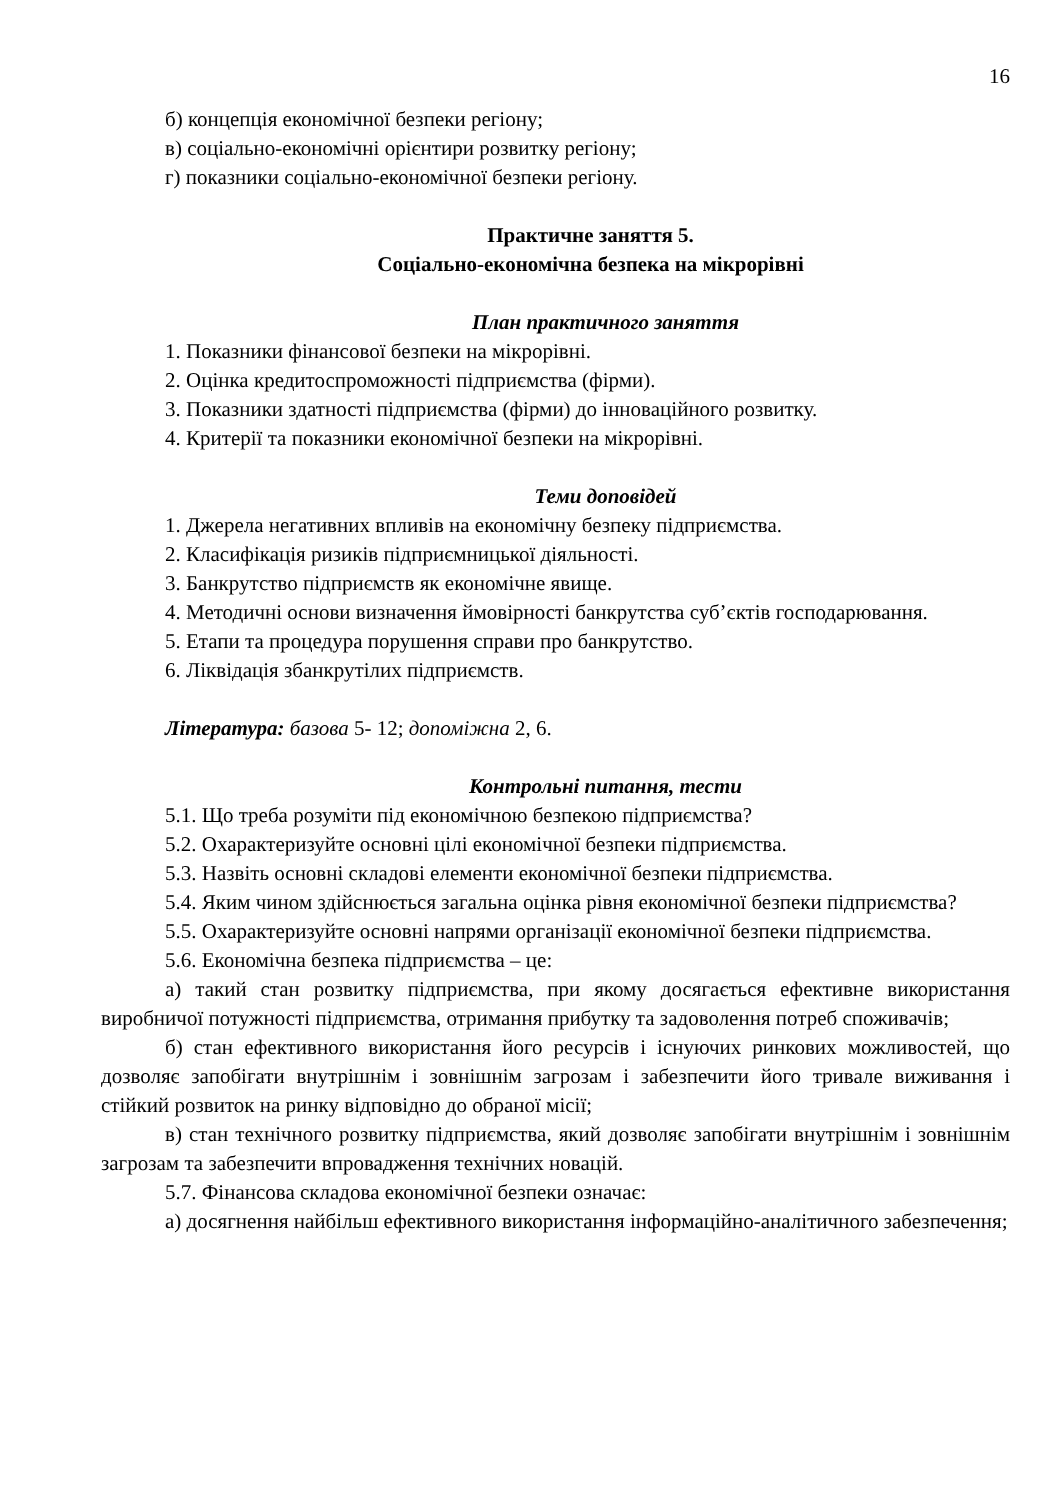16
б) концепція економічної безпеки регіону;
в) соціально-економічні орієнтири розвитку регіону;
г) показники соціально-економічної безпеки регіону.
Практичне заняття 5.
Соціально-економічна безпека на мікрорівні
План практичного заняття
1. Показники фінансової безпеки на мікрорівні.
2. Оцінка кредитоспроможності підприємства (фірми).
3. Показники здатності підприємства (фірми) до інноваційного розвитку.
4. Критерії та показники економічної безпеки на мікрорівні.
Теми доповідей
1. Джерела негативних впливів на економічну безпеку підприємства.
2. Класифікація ризиків підприємницької діяльності.
3. Банкрутство підприємств як економічне явище.
4. Методичні основи визначення ймовірності банкрутства суб’єктів господарювання.
5. Етапи та процедура порушення справи про банкрутство.
6. Ліквідація збанкрутілих підприємств.
Література: базова 5- 12; допоміжна 2, 6.
Контрольні питання, тести
5.1. Що треба розуміти під економічною безпекою підприємства?
5.2. Охарактеризуйте основні цілі економічної безпеки підприємства.
5.3. Назвіть основні складові елементи економічної безпеки підприємства.
5.4. Яким чином здійснюється загальна оцінка рівня економічної безпеки підприємства?
5.5. Охарактеризуйте основні напрями організації економічної безпеки підприємства.
5.6. Економічна безпека підприємства – це:
а) такий стан розвитку підприємства, при якому досягається ефективне використання виробничої потужності підприємства, отримання прибутку та задоволення потреб споживачів;
б) стан ефективного використання його ресурсів і існуючих ринкових можливостей, що дозволяє запобігати внутрішнім і зовнішнім загрозам і забезпечити його тривале виживання і стійкий розвиток на ринку відповідно до обраної місії;
в) стан технічного розвитку підприємства, який дозволяє запобігати внутрішнім і зовнішнім загрозам та забезпечити впровадження технічних новацій.
5.7. Фінансова складова економічної безпеки означає:
а) досягнення найбільш ефективного використання інформаційно-аналітичного забезпечення;